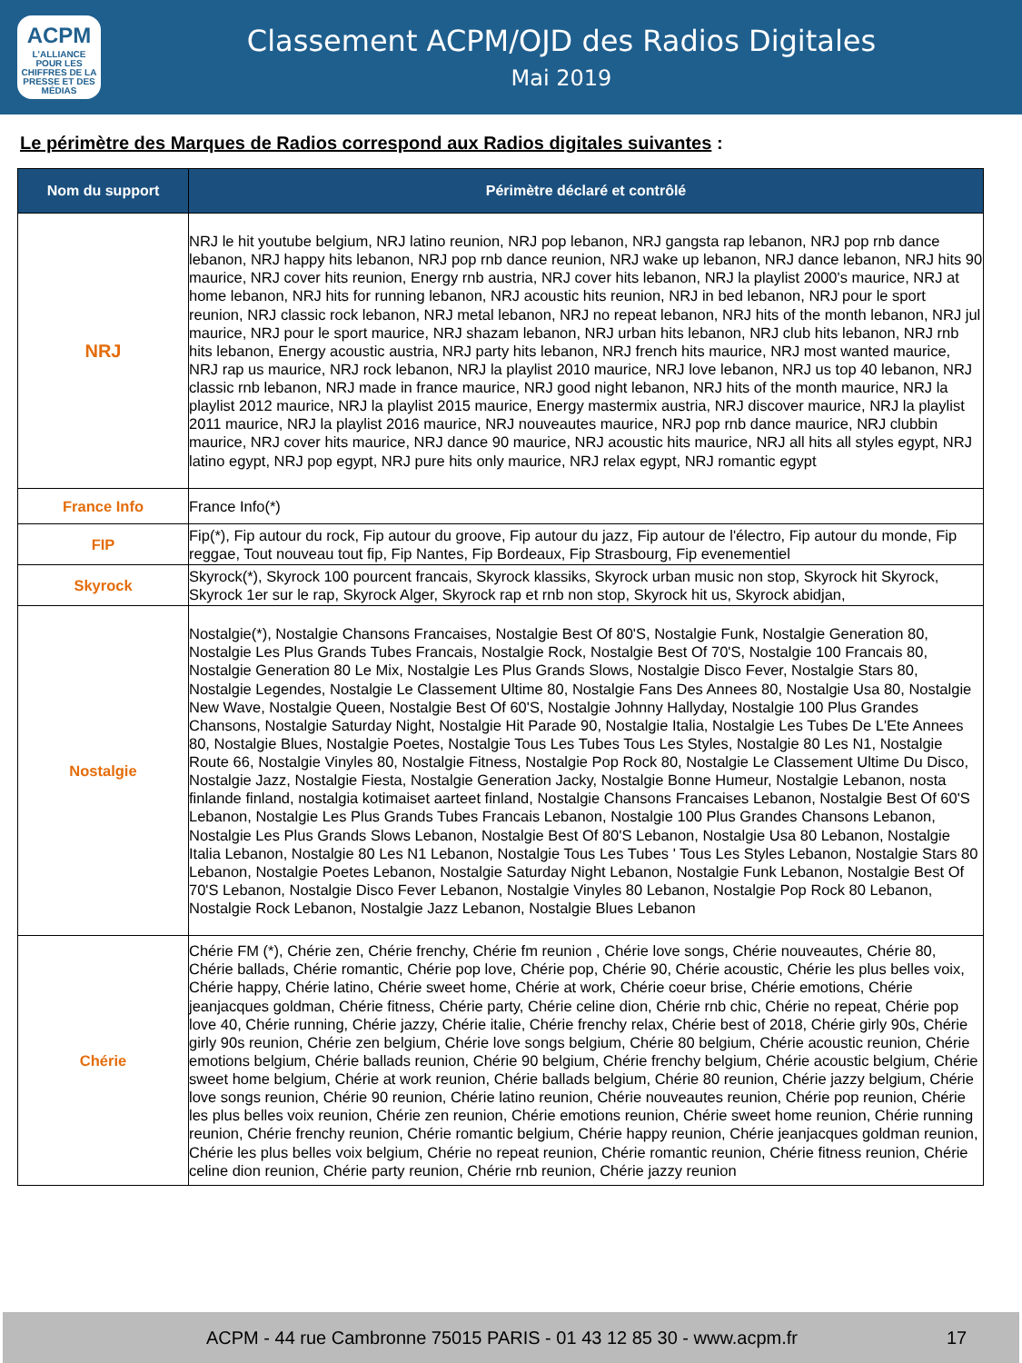ACPM
L'ALLIANCE
POUR LES CHIFFRES DE LA PRESSE ET DES MÉDIAS
Classement ACPM/OJD des Radios Digitales
Mai 2019
Le périmètre des Marques de Radios correspond aux Radios digitales suivantes :
| Nom du support | Périmètre déclaré et contrôlé |
| --- | --- |
| NRJ | NRJ le hit youtube belgium, NRJ latino reunion, NRJ pop lebanon, NRJ gangsta rap lebanon, NRJ pop rnb dance lebanon, NRJ happy hits lebanon, NRJ pop rnb dance reunion, NRJ wake up lebanon, NRJ dance lebanon, NRJ hits 90 maurice, NRJ cover hits reunion, Energy rnb austria, NRJ cover hits lebanon, NRJ la playlist 2000's maurice, NRJ at home lebanon, NRJ hits for running lebanon, NRJ acoustic hits reunion, NRJ in bed lebanon, NRJ pour le sport reunion, NRJ classic rock lebanon, NRJ metal lebanon, NRJ no repeat lebanon, NRJ hits of the month lebanon, NRJ jul maurice, NRJ pour le sport maurice, NRJ shazam lebanon, NRJ urban hits lebanon, NRJ club hits lebanon, NRJ rnb hits lebanon, Energy acoustic austria, NRJ party hits lebanon, NRJ french hits maurice, NRJ most wanted maurice, NRJ rap us maurice, NRJ rock lebanon, NRJ la playlist 2010 maurice, NRJ love lebanon, NRJ us top 40 lebanon, NRJ classic rnb lebanon, NRJ made in france maurice, NRJ good night lebanon, NRJ hits of the month maurice, NRJ la playlist 2012 maurice, NRJ la playlist 2015 maurice, Energy mastermix austria, NRJ discover maurice, NRJ la playlist 2011 maurice, NRJ la playlist 2016 maurice, NRJ nouveautes maurice, NRJ pop rnb dance maurice, NRJ clubbin maurice, NRJ cover hits maurice, NRJ dance 90 maurice, NRJ acoustic hits maurice, NRJ all hits all styles egypt, NRJ latino egypt, NRJ pop egypt, NRJ pure hits only maurice, NRJ relax egypt, NRJ romantic egypt |
| France Info | France Info(*) |
| FIP | Fip(*), Fip autour du rock, Fip autour du groove, Fip autour du jazz, Fip autour de l'électro, Fip autour du monde, Fip reggae, Tout nouveau tout fip, Fip Nantes, Fip Bordeaux, Fip Strasbourg, Fip evenementiel |
| Skyrock | Skyrock(*), Skyrock 100 pourcent francais, Skyrock klassiks, Skyrock urban music non stop, Skyrock hit Skyrock, Skyrock 1er sur le rap, Skyrock Alger, Skyrock rap et rnb non stop, Skyrock hit us, Skyrock abidjan, |
| Nostalgie | Nostalgie(*), Nostalgie Chansons Francaises, Nostalgie Best Of 80'S, Nostalgie Funk, Nostalgie Generation 80, Nostalgie Les Plus Grands Tubes Francais, Nostalgie Rock, Nostalgie Best Of 70'S, Nostalgie 100 Francais 80, Nostalgie Generation 80 Le Mix, Nostalgie Les Plus Grands Slows, Nostalgie Disco Fever, Nostalgie Stars 80, Nostalgie Legendes, Nostalgie Le Classement Ultime 80, Nostalgie Fans Des Annees 80, Nostalgie Usa 80, Nostalgie New Wave, Nostalgie Queen, Nostalgie Best Of 60'S, Nostalgie Johnny Hallyday, Nostalgie 100 Plus Grandes Chansons, Nostalgie Saturday Night, Nostalgie Hit Parade 90, Nostalgie Italia, Nostalgie Les Tubes De L'Ete Annees 80, Nostalgie Blues, Nostalgie Poetes, Nostalgie Tous Les Tubes Tous Les Styles, Nostalgie 80 Les N1, Nostalgie Route 66, Nostalgie Vinyles 80, Nostalgie Fitness, Nostalgie Pop Rock 80, Nostalgie Le Classement Ultime Du Disco, Nostalgie Jazz, Nostalgie Fiesta, Nostalgie Generation Jacky, Nostalgie Bonne Humeur, Nostalgie Lebanon, nosta finlande finland, nostalgia kotimaiset aarteet finland, Nostalgie Chansons Francaises Lebanon, Nostalgie Best Of 60'S Lebanon, Nostalgie Les Plus Grands Tubes Francais Lebanon, Nostalgie 100 Plus Grandes Chansons Lebanon, Nostalgie Les Plus Grands Slows Lebanon, Nostalgie Best Of 80'S Lebanon, Nostalgie Usa 80 Lebanon, Nostalgie Italia Lebanon, Nostalgie 80 Les N1 Lebanon, Nostalgie Tous Les Tubes ' Tous Les Styles Lebanon, Nostalgie Stars 80 Lebanon, Nostalgie Poetes Lebanon, Nostalgie Saturday Night Lebanon, Nostalgie Funk Lebanon, Nostalgie Best Of 70'S Lebanon, Nostalgie Disco Fever Lebanon, Nostalgie Vinyles 80 Lebanon, Nostalgie Pop Rock 80 Lebanon, Nostalgie Rock Lebanon, Nostalgie Jazz Lebanon, Nostalgie Blues Lebanon |
| Chérie | Chérie FM (*), Chérie zen, Chérie frenchy, Chérie fm reunion , Chérie love songs, Chérie nouveautes, Chérie 80, Chérie ballads, Chérie romantic, Chérie pop love, Chérie pop, Chérie 90, Chérie acoustic, Chérie les plus belles voix, Chérie happy, Chérie latino, Chérie sweet home, Chérie at work, Chérie coeur brise, Chérie emotions, Chérie jeanjacques goldman, Chérie fitness, Chérie party, Chérie celine dion, Chérie rnb chic, Chérie no repeat, Chérie pop love 40, Chérie running, Chérie jazzy, Chérie italie, Chérie frenchy relax, Chérie best of 2018, Chérie girly 90s, Chérie girly 90s reunion, Chérie zen belgium, Chérie love songs belgium, Chérie 80 belgium, Chérie acoustic reunion, Chérie emotions belgium, Chérie ballads reunion, Chérie 90 belgium, Chérie frenchy belgium, Chérie acoustic belgium, Chérie sweet home belgium, Chérie at work reunion, Chérie ballads belgium, Chérie 80 reunion, Chérie jazzy belgium, Chérie love songs reunion, Chérie 90 reunion, Chérie latino reunion, Chérie nouveautes reunion, Chérie pop reunion, Chérie les plus belles voix reunion, Chérie zen reunion, Chérie emotions reunion, Chérie sweet home reunion, Chérie running reunion, Chérie frenchy reunion, Chérie romantic belgium, Chérie happy reunion, Chérie jeanjacques goldman reunion, Chérie les plus belles voix belgium, Chérie no repeat reunion, Chérie romantic reunion, Chérie fitness reunion, Chérie celine dion reunion, Chérie party reunion, Chérie rnb reunion, Chérie jazzy reunion |
ACPM - 44 rue Cambronne 75015 PARIS - 01 43 12 85 30 - www.acpm.fr
17